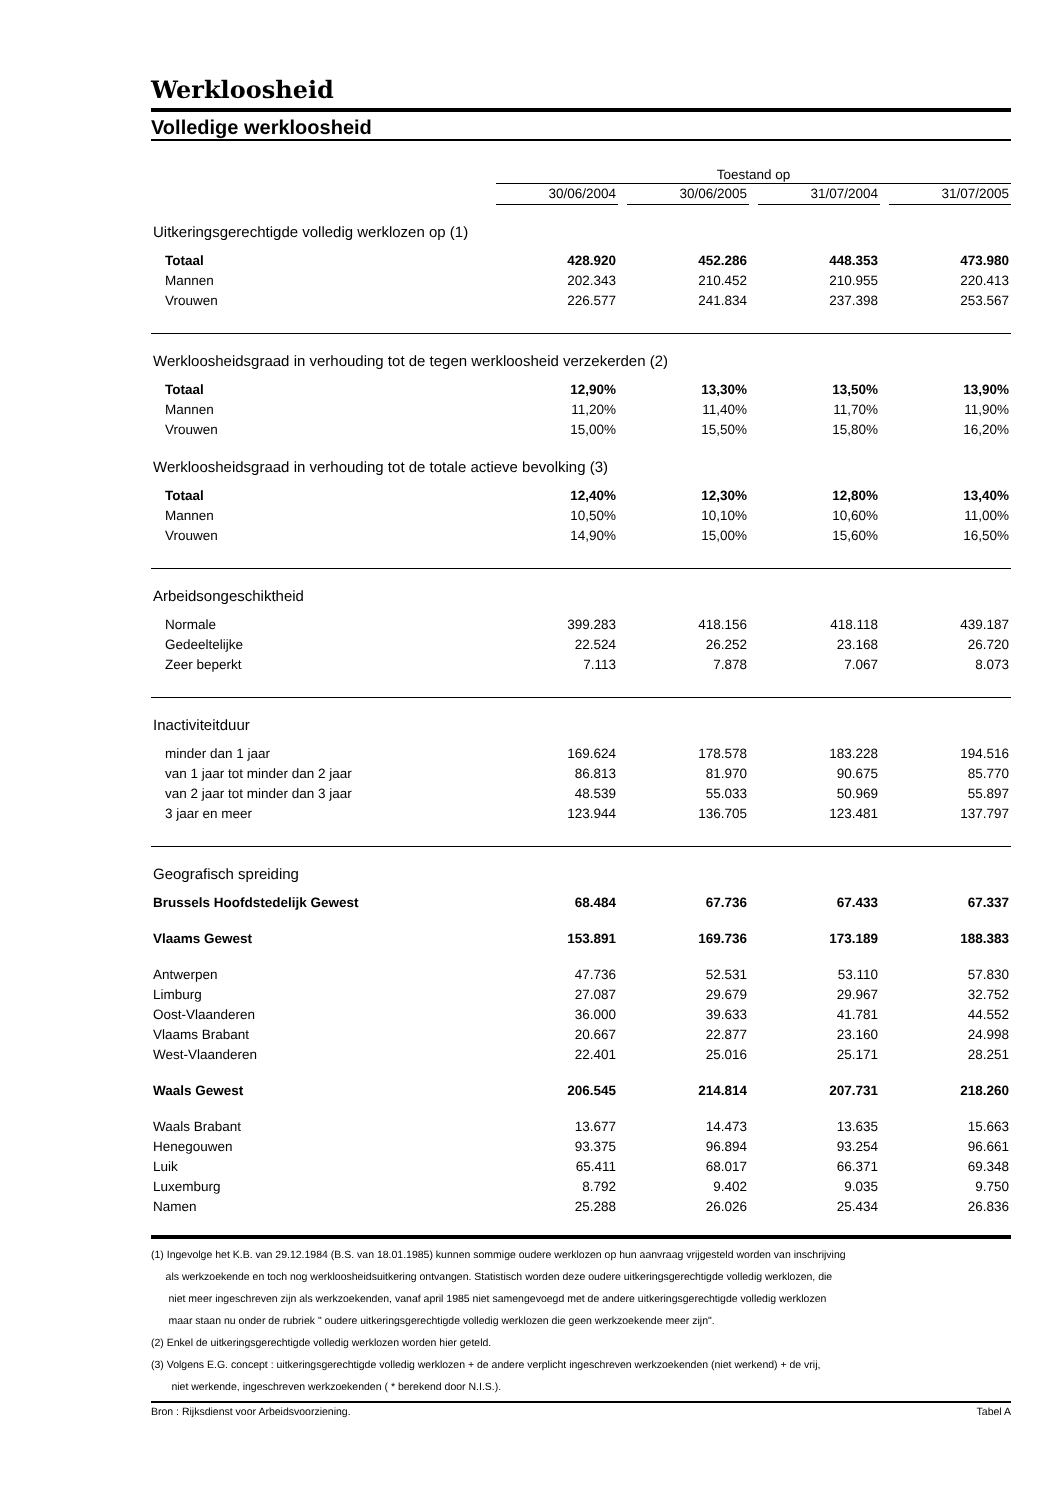Werkloosheid
Volledige werkloosheid
| | Toestand op | | | | | | |
| | 30/06/2004 | | 30/06/2005 | | 31/07/2004 | | 31/07/2005 |
| Uitkeringsgerechtigde volledig werklozen op (1) | | | | | | | |
| Totaal | 428.920 | | 452.286 | | 448.353 | | 473.980 |
| Mannen | 202.343 | | 210.452 | | 210.955 | | 220.413 |
| Vrouwen | 226.577 | | 241.834 | | 237.398 | | 253.567 |
| Werkloosheidsgraad in verhouding tot de tegen werkloosheid verzekerden (2) | | | | | | | |
| Totaal | 12,90% | | 13,30% | | 13,50% | | 13,90% |
| Mannen | 11,20% | | 11,40% | | 11,70% | | 11,90% |
| Vrouwen | 15,00% | | 15,50% | | 15,80% | | 16,20% |
| Werkloosheidsgraad in verhouding tot de totale actieve bevolking (3) | | | | | | | |
| Totaal | 12,40% | | 12,30% | | 12,80% | | 13,40% |
| Mannen | 10,50% | | 10,10% | | 10,60% | | 11,00% |
| Vrouwen | 14,90% | | 15,00% | | 15,60% | | 16,50% |
| Arbeidsongeschiktheid | | | | | | | |
| Normale | 399.283 | | 418.156 | | 418.118 | | 439.187 |
| Gedeeltelijke | 22.524 | | 26.252 | | 23.168 | | 26.720 |
| Zeer beperkt | 7.113 | | 7.878 | | 7.067 | | 8.073 |
| Inactiviteitduur | | | | | | | |
| minder dan 1 jaar | 169.624 | | 178.578 | | 183.228 | | 194.516 |
| van 1 jaar tot minder dan 2 jaar | 86.813 | | 81.970 | | 90.675 | | 85.770 |
| van 2 jaar tot minder dan 3 jaar | 48.539 | | 55.033 | | 50.969 | | 55.897 |
| 3 jaar en meer | 123.944 | | 136.705 | | 123.481 | | 137.797 |
| Geografisch spreiding | | | | | | | |
| Brussels Hoofdstedelijk Gewest | 68.484 | | 67.736 | | 67.433 | | 67.337 |
| Vlaams Gewest | 153.891 | | 169.736 | | 173.189 | | 188.383 |
| Antwerpen | 47.736 | | 52.531 | | 53.110 | | 57.830 |
| Limburg | 27.087 | | 29.679 | | 29.967 | | 32.752 |
| Oost-Vlaanderen | 36.000 | | 39.633 | | 41.781 | | 44.552 |
| Vlaams Brabant | 20.667 | | 22.877 | | 23.160 | | 24.998 |
| West-Vlaanderen | 22.401 | | 25.016 | | 25.171 | | 28.251 |
| Waals Gewest | 206.545 | | 214.814 | | 207.731 | | 218.260 |
| Waals Brabant | 13.677 | | 14.473 | | 13.635 | | 15.663 |
| Henegouwen | 93.375 | | 96.894 | | 93.254 | | 96.661 |
| Luik | 65.411 | | 68.017 | | 66.371 | | 69.348 |
| Luxemburg | 8.792 | | 9.402 | | 9.035 | | 9.750 |
| Namen | 25.288 | | 26.026 | | 25.434 | | 26.836 |
(1) Ingevolge het K.B. van 29.12.1984 (B.S. van 18.01.1985) kunnen sommige oudere werklozen op hun aanvraag vrijgesteld worden van inschrijving
als werkzoekende en toch nog werkloosheidsuitkering ontvangen. Statistisch worden deze oudere uitkeringsgerechtigde volledig werklozen, die
niet meer ingeschreven zijn als werkzoekenden, vanaf april 1985 niet samengevoegd met de andere uitkeringsgerechtigde volledig werklozen
maar staan nu onder de rubriek " oudere uitkeringsgerechtigde volledig werklozen die geen werkzoekende meer zijn".
(2) Enkel de uitkeringsgerechtigde volledig werklozen worden hier geteld.
(3) Volgens E.G. concept : uitkeringsgerechtigde volledig werklozen + de andere verplicht ingeschreven werkzoekenden (niet werkend) + de vrij,
niet werkende, ingeschreven werkzoekenden ( * berekend door N.I.S.).
Bron : Rijksdienst voor Arbeidsvoorziening. Tabel A